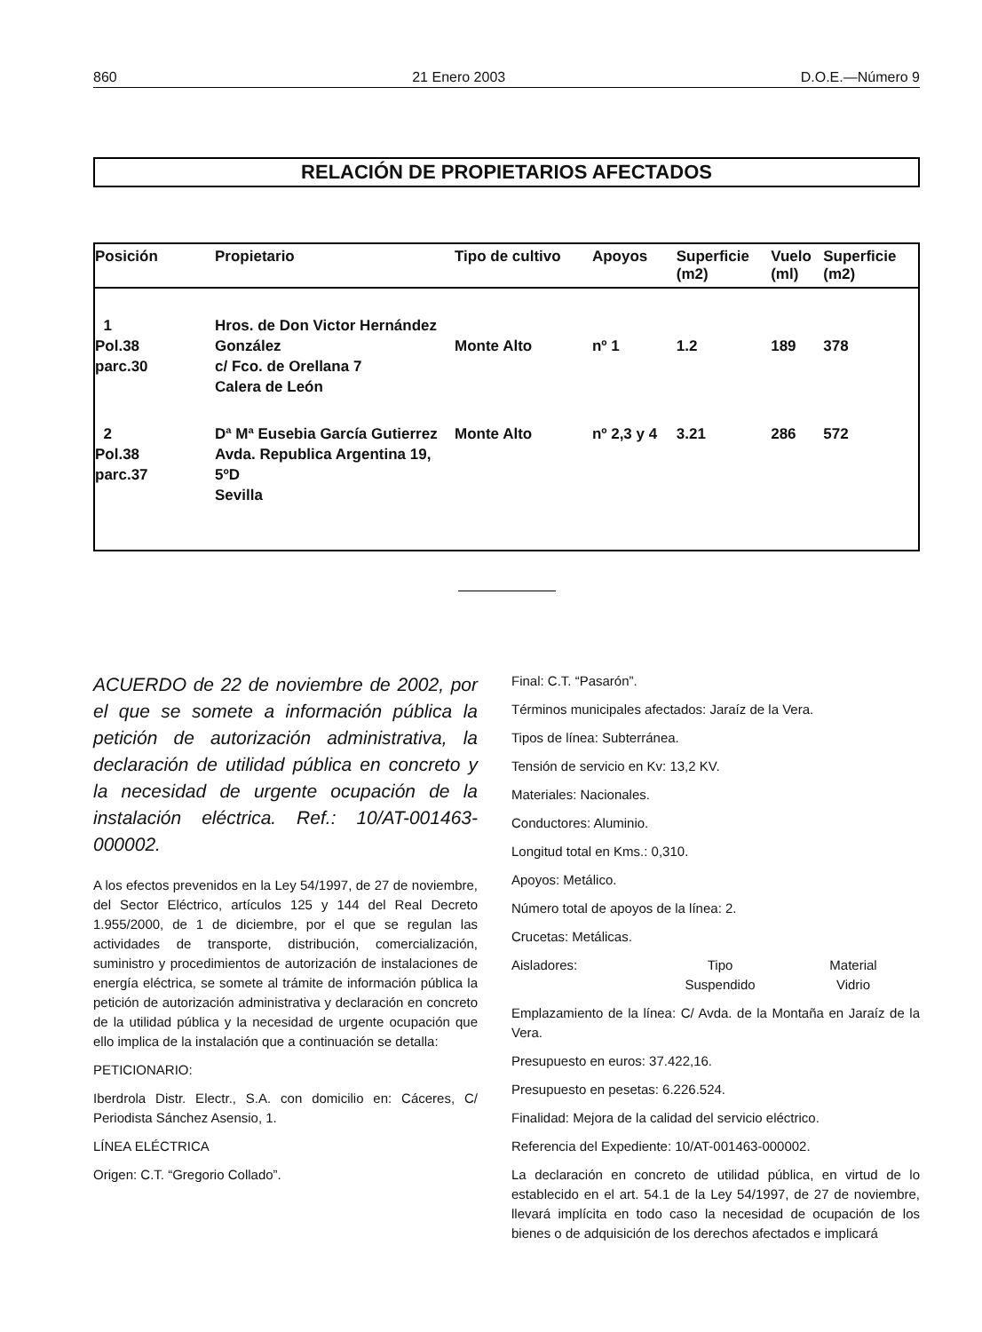860 21 Enero 2003 D.O.E.—Número 9
RELACIÓN DE PROPIETARIOS AFECTADOS
| Posición | Propietario | Tipo de cultivo | Apoyos | Superficie (m2) | Vuelo (ml) | Superficie (m2) |
| --- | --- | --- | --- | --- | --- | --- |
| 1 Pol.38 parc.30 | Hros. de Don Victor Hernández González c/ Fco. de Orellana 7 Calera de León | Monte Alto | nº 1 | 1.2 | 189 | 378 |
| 2 Pol.38 parc.37 | Dª Mª Eusebia García Gutierrez Avda. Republica Argentina 19, 5ºD Sevilla | Monte Alto | nº 2,3 y 4 | 3.21 | 286 | 572 |
ACUERDO de 22 de noviembre de 2002, por el que se somete a información pública la petición de autorización administrativa, la declaración de utilidad pública en concreto y la necesidad de urgente ocupación de la instalación eléctrica. Ref.: 10/AT-001463-000002.
A los efectos prevenidos en la Ley 54/1997, de 27 de noviembre, del Sector Eléctrico, artículos 125 y 144 del Real Decreto 1.955/2000, de 1 de diciembre, por el que se regulan las actividades de transporte, distribución, comercialización, suministro y procedimientos de autorización de instalaciones de energía eléctrica, se somete al trámite de información pública la petición de autorización administrativa y declaración en concreto de la utilidad pública y la necesidad de urgente ocupación que ello implica de la instalación que a continuación se detalla:
PETICIONARIO:
Iberdrola Distr. Electr., S.A. con domicilio en: Cáceres, C/ Periodista Sánchez Asensio, 1.
LÍNEA ELÉCTRICA
Origen: C.T. “Gregorio Collado”.
Final: C.T. “Pasarón”.
Términos municipales afectados: Jaraíz de la Vera.
Tipos de línea: Subterránea.
Tensión de servicio en Kv: 13,2 KV.
Materiales: Nacionales.
Conductores: Aluminio.
Longitud total en Kms.: 0,310.
Apoyos: Metálico.
Número total de apoyos de la línea: 2.
Crucetas: Metálicas.
Aisladores: Tipo
Suspendido Material
Vidrio
Emplazamiento de la línea: C/ Avda. de la Montaña en Jaraíz de la Vera.
Presupuesto en euros: 37.422,16.
Presupuesto en pesetas: 6.226.524.
Finalidad: Mejora de la calidad del servicio eléctrico.
Referencia del Expediente: 10/AT-001463-000002.
La declaración en concreto de utilidad pública, en virtud de lo establecido en el art. 54.1 de la Ley 54/1997, de 27 de noviembre, llevará implícita en todo caso la necesidad de ocupación de los bienes o de adquisición de los derechos afectados e implicará